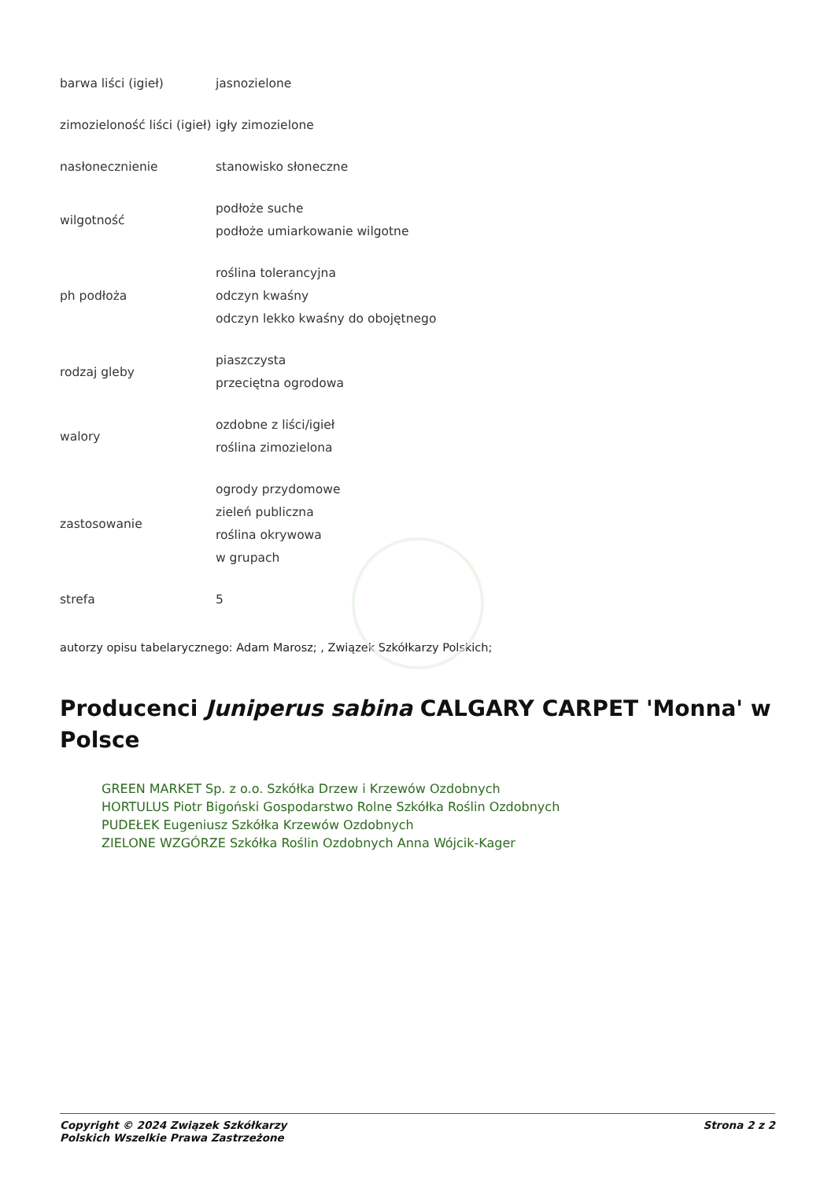| barwa liści (igieł) | jasnozielone |
| zimozieloność liści (igieł) | igły zimozielone |
| nasłonecznienie | stanowisko słoneczne |
| wilgotność | podłoże suche podłoże umiarkowanie wilgotne |
| ph podłoża | roślina tolerancyjna odczyn kwaśny odczyn lekko kwaśny do obojętnego |
| rodzaj gleby | piaszczysta przeciętna ogrodowa |
| walory | ozdobne z liści/igieł roślina zimozielona |
| zastosowanie | ogrody przydomowe zieleń publiczna roślina okrywowa w grupach |
| strefa | 5 |
autorzy opisu tabelarycznego: Adam Marosz; , Związek Szkółkarzy Polskich;
Producenci Juniperus sabina CALGARY CARPET 'Monna' w Polsce
GREEN MARKET Sp. z o.o. Szkółka Drzew i Krzewów Ozdobnych
HORTULUS Piotr Bigoński Gospodarstwo Rolne Szkółka Roślin Ozdobnych
PUDEŁEK Eugeniusz Szkółka Krzewów Ozdobnych
ZIELONE WZGÓRZE Szkółka Roślin Ozdobnych Anna Wójcik-Kager
Copyright © 2024 Związek Szkółkarzy
Polskich Wszelkie Prawa Zastrzeżone
Strona 2 z 2